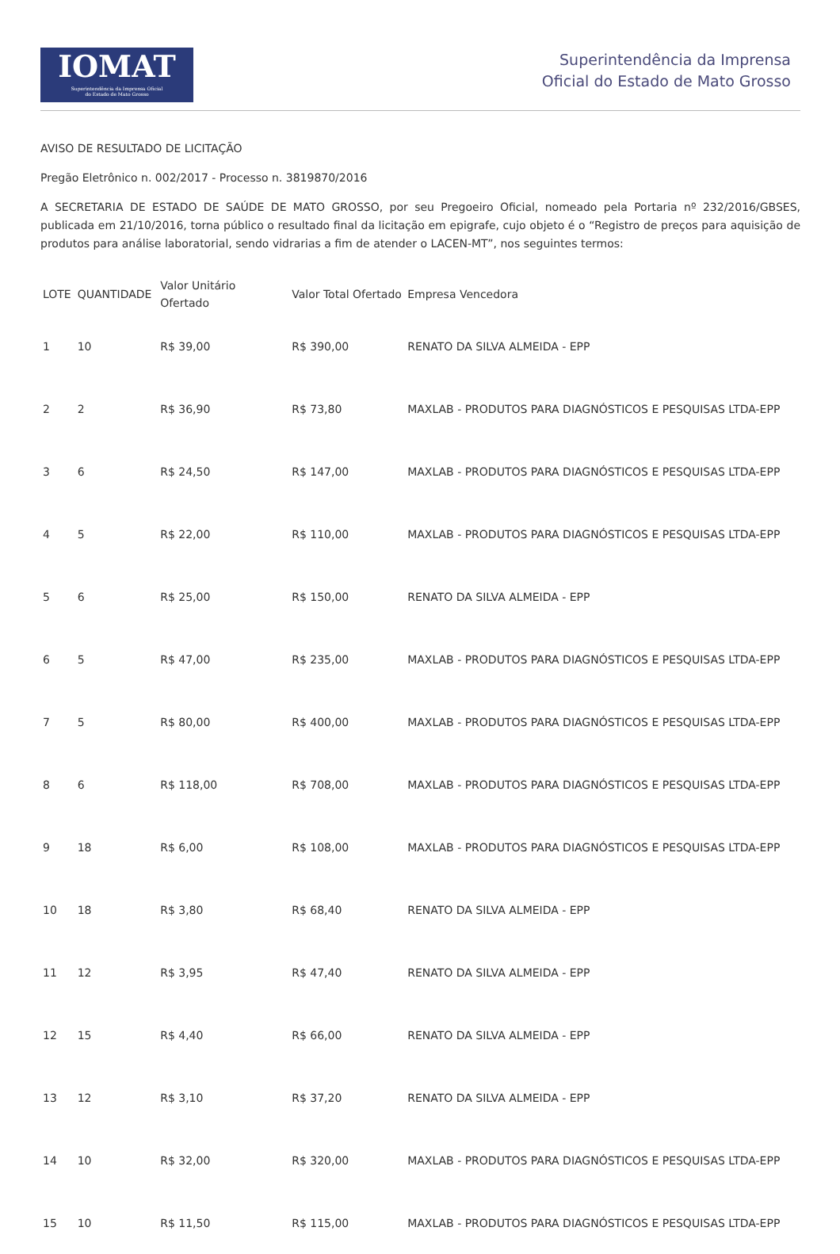IOMAT
Superintendência da Imprensa Oficial
do Estado de Mato Grosso
Superintendência da Imprensa
Oficial do Estado de Mato Grosso
AVISO DE RESULTADO DE LICITAÇÃO
Pregão Eletrônico n. 002/2017 - Processo n. 3819870/2016
A SECRETARIA DE ESTADO DE SAÚDE DE MATO GROSSO, por seu Pregoeiro Oficial, nomeado pela Portaria nº 232/2016/GBSES, publicada em 21/10/2016, torna público o resultado final da licitação em epigrafe, cujo objeto é o “Registro de preços para aquisição de produtos para análise laboratorial, sendo vidrarias a fim de atender o LACEN-MT”, nos seguintes termos:
| LOTE | QUANTIDADE | Valor Unitário Ofertado | Valor Total Ofertado | Empresa Vencedora |
| --- | --- | --- | --- | --- |
| 1 | 10 | R$ 39,00 | R$ 390,00 | RENATO DA SILVA ALMEIDA - EPP |
| 2 | 2 | R$ 36,90 | R$ 73,80 | MAXLAB - PRODUTOS PARA DIAGNÓSTICOS E PESQUISAS LTDA-EPP |
| 3 | 6 | R$ 24,50 | R$ 147,00 | MAXLAB - PRODUTOS PARA DIAGNÓSTICOS E PESQUISAS LTDA-EPP |
| 4 | 5 | R$ 22,00 | R$ 110,00 | MAXLAB - PRODUTOS PARA DIAGNÓSTICOS E PESQUISAS LTDA-EPP |
| 5 | 6 | R$ 25,00 | R$ 150,00 | RENATO DA SILVA ALMEIDA - EPP |
| 6 | 5 | R$ 47,00 | R$ 235,00 | MAXLAB - PRODUTOS PARA DIAGNÓSTICOS E PESQUISAS LTDA-EPP |
| 7 | 5 | R$ 80,00 | R$ 400,00 | MAXLAB - PRODUTOS PARA DIAGNÓSTICOS E PESQUISAS LTDA-EPP |
| 8 | 6 | R$ 118,00 | R$ 708,00 | MAXLAB - PRODUTOS PARA DIAGNÓSTICOS E PESQUISAS LTDA-EPP |
| 9 | 18 | R$ 6,00 | R$ 108,00 | MAXLAB - PRODUTOS PARA DIAGNÓSTICOS E PESQUISAS LTDA-EPP |
| 10 | 18 | R$ 3,80 | R$ 68,40 | RENATO DA SILVA ALMEIDA - EPP |
| 11 | 12 | R$ 3,95 | R$ 47,40 | RENATO DA SILVA ALMEIDA - EPP |
| 12 | 15 | R$ 4,40 | R$ 66,00 | RENATO DA SILVA ALMEIDA - EPP |
| 13 | 12 | R$ 3,10 | R$ 37,20 | RENATO DA SILVA ALMEIDA - EPP |
| 14 | 10 | R$ 32,00 | R$ 320,00 | MAXLAB - PRODUTOS PARA DIAGNÓSTICOS E PESQUISAS LTDA-EPP |
| 15 | 10 | R$ 11,50 | R$ 115,00 | MAXLAB - PRODUTOS PARA DIAGNÓSTICOS E PESQUISAS LTDA-EPP |